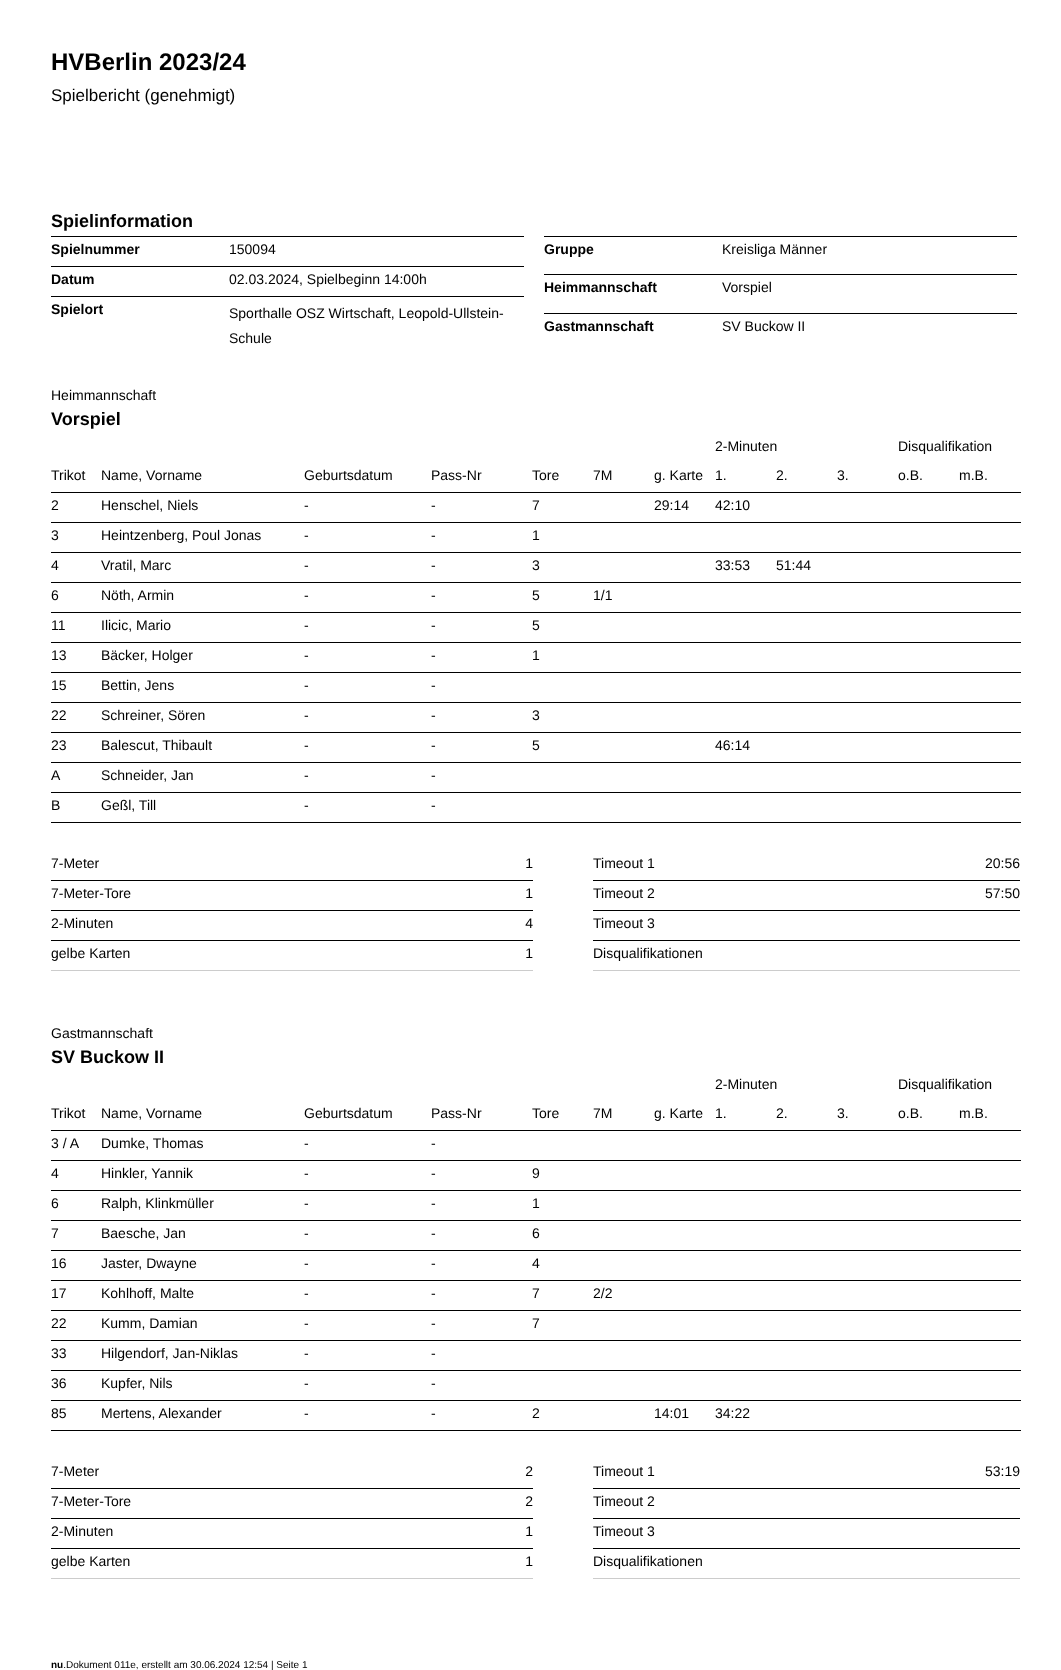HVBerlin 2023/24
Spielbericht (genehmigt)
Spielinformation
| Spielnummer | 150094 |
| Datum | 02.03.2024, Spielbeginn 14:00h |
| Spielort | Sporthalle OSZ Wirtschaft, Leopold-Ullstein-Schule |
| Gruppe | Kreisliga Männer |
| Heimmannschaft | Vorspiel |
| Gastmannschaft | SV Buckow II |
Heimmannschaft
Vorspiel
| | | | | | | | 2-Minuten | | | Disqualifikation | |
| --- | --- | --- | --- | --- | --- | --- | --- | --- | --- | --- | --- |
| Trikot | Name, Vorname | Geburtsdatum | Pass-Nr | Tore | 7M | g. Karte | 1. | 2. | 3. | o.B. | m.B. |
| 2 | Henschel, Niels | - | - | 7 | | 29:14 | 42:10 | | | | |
| 3 | Heintzenberg, Poul Jonas | - | - | 1 | | | | | | | |
| 4 | Vratil, Marc | - | - | 3 | | | 33:53 | 51:44 | | | |
| 6 | Nöth, Armin | - | - | 5 | 1/1 | | | | | | |
| 11 | Ilicic, Mario | - | - | 5 | | | | | | | |
| 13 | Bäcker, Holger | - | - | 1 | | | | | | | |
| 15 | Bettin, Jens | - | - | | | | | | | | |
| 22 | Schreiner, Sören | - | - | 3 | | | | | | | |
| 23 | Balescut, Thibault | - | - | 5 | | | 46:14 | | | | |
| A | Schneider, Jan | - | - | | | | | | | | |
| B | Geßl, Till | - | - | | | | | | | | |
| 7-Meter | 1 |
| 7-Meter-Tore | 1 |
| 2-Minuten | 4 |
| gelbe Karten | 1 |
| Timeout 1 | 20:56 |
| Timeout 2 | 57:50 |
| Timeout 3 | |
| Disqualifikationen | |
Gastmannschaft
SV Buckow II
| | | | | | | | 2-Minuten | | | Disqualifikation | |
| --- | --- | --- | --- | --- | --- | --- | --- | --- | --- | --- | --- |
| Trikot | Name, Vorname | Geburtsdatum | Pass-Nr | Tore | 7M | g. Karte | 1. | 2. | 3. | o.B. | m.B. |
| 3 / A | Dumke, Thomas | - | - | | | | | | | | |
| 4 | Hinkler, Yannik | - | - | 9 | | | | | | | |
| 6 | Ralph, Klinkmüller | - | - | 1 | | | | | | | |
| 7 | Baesche, Jan | - | - | 6 | | | | | | | |
| 16 | Jaster, Dwayne | - | - | 4 | | | | | | | |
| 17 | Kohlhoff, Malte | - | - | 7 | 2/2 | | | | | | |
| 22 | Kumm, Damian | - | - | 7 | | | | | | | |
| 33 | Hilgendorf, Jan-Niklas | - | - | | | | | | | | |
| 36 | Kupfer, Nils | - | - | | | | | | | | |
| 85 | Mertens, Alexander | - | - | 2 | | 14:01 | 34:22 | | | | |
| 7-Meter | 2 |
| 7-Meter-Tore | 2 |
| 2-Minuten | 1 |
| gelbe Karten | 1 |
| Timeout 1 | 53:19 |
| Timeout 2 | |
| Timeout 3 | |
| Disqualifikationen | |
nu.Dokument 011e, erstellt am 30.06.2024 12:54 | Seite 1